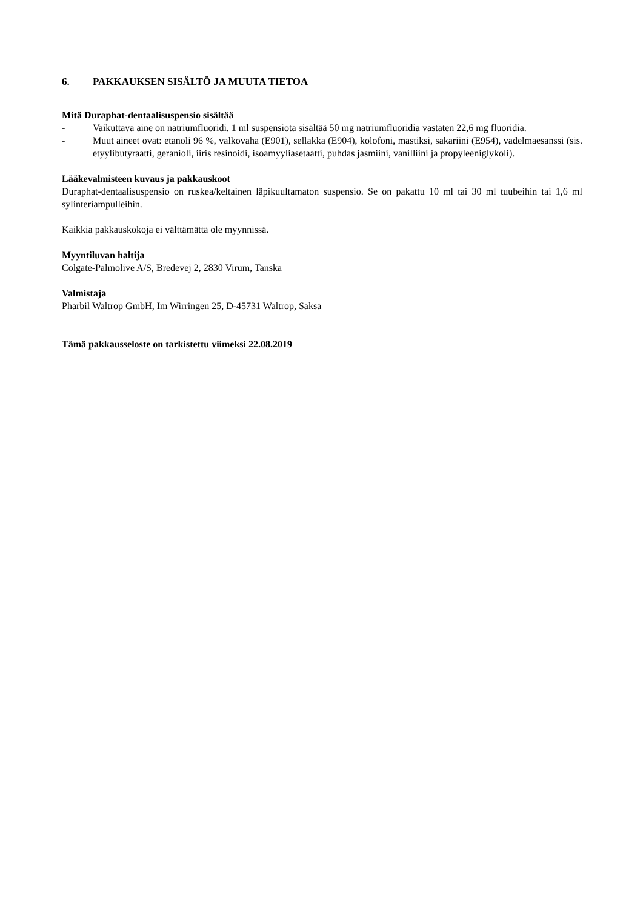6. PAKKAUKSEN SISÄLTÖ JA MUUTA TIETOA
Mitä Duraphat-dentaalisuspensio sisältää
- Vaikuttava aine on natriumfluoridi. 1 ml suspensiota sisältää 50 mg natriumfluoridia vastaten 22,6 mg fluoridia.
- Muut aineet ovat: etanoli 96 %, valkovaha (E901), sellakka (E904), kolofoni, mastiksi, sakariini (E954), vadelmaesanssi (sis. etyylibutyraatti, geranioli, iiris resinoidi, isoamyyliasetaatti, puhdas jasmiini, vanilliini ja propyleeniglykoli).
Lääkevalmisteen kuvaus ja pakkauskoot
Duraphat-dentaalisuspensio on ruskea/keltainen läpikuultamaton suspensio. Se on pakattu 10 ml tai 30 ml tuubeihin tai 1,6 ml sylinteriampulleihin.
Kaikkia pakkauskokoja ei välttämättä ole myynnissä.
Myyntiluvan haltija
Colgate-Palmolive A/S, Bredevej 2, 2830 Virum, Tanska
Valmistaja
Pharbil Waltrop GmbH, Im Wirringen 25, D-45731 Waltrop, Saksa
Tämä pakkausseloste on tarkistettu viimeksi 22.08.2019